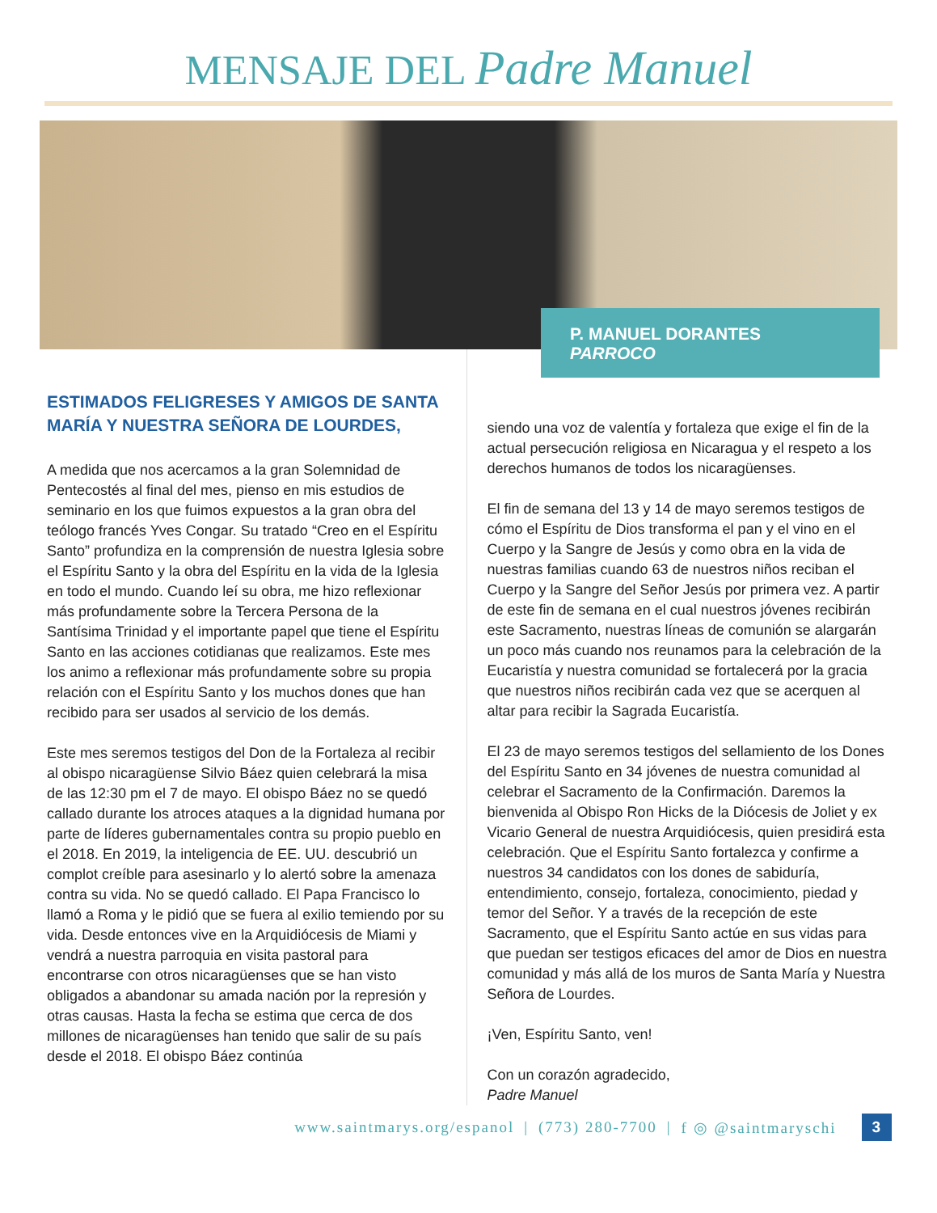MENSAJE DEL Padre Manuel
P. MANUEL DORANTES
PARROCO
ESTIMADOS FELIGRESES Y AMIGOS DE SANTA MARÍA Y NUESTRA SEÑORA DE LOURDES,
A medida que nos acercamos a la gran Solemnidad de Pentecostés al final del mes, pienso en mis estudios de seminario en los que fuimos expuestos a la gran obra del teólogo francés Yves Congar. Su tratado “Creo en el Espíritu Santo” profundiza en la comprensión de nuestra Iglesia sobre el Espíritu Santo y la obra del Espíritu en la vida de la Iglesia en todo el mundo. Cuando leí su obra, me hizo reflexionar más profundamente sobre la Tercera Persona de la Santísima Trinidad y el importante papel que tiene el Espíritu Santo en las acciones cotidianas que realizamos. Este mes los animo a reflexionar más profundamente sobre su propia relación con el Espíritu Santo y los muchos dones que han recibido para ser usados al servicio de los demás.
Este mes seremos testigos del Don de la Fortaleza al recibir al obispo nicaragüense Silvio Báez quien celebrará la misa de las 12:30 pm el 7 de mayo. El obispo Báez no se quedó callado durante los atroces ataques a la dignidad humana por parte de líderes gubernamentales contra su propio pueblo en el 2018. En 2019, la inteligencia de EE. UU. descubrió un complot creíble para asesinarlo y lo alertó sobre la amenaza contra su vida. No se quedó callado. El Papa Francisco lo llamó a Roma y le pidió que se fuera al exilio temiendo por su vida. Desde entonces vive en la Arquidiócesis de Miami y vendrá a nuestra parroquia en visita pastoral para encontrarse con otros nicaragüenses que se han visto obligados a abandonar su amada nación por la represión y otras causas. Hasta la fecha se estima que cerca de dos millones de nicaragüenses han tenido que salir de su país desde el 2018. El obispo Báez continúa
siendo una voz de valentía y fortaleza que exige el fin de la actual persecución religiosa en Nicaragua y el respeto a los derechos humanos de todos los nicaragüenses.
El fin de semana del 13 y 14 de mayo seremos testigos de cómo el Espíritu de Dios transforma el pan y el vino en el Cuerpo y la Sangre de Jesús y como obra en la vida de nuestras familias cuando 63 de nuestros niños reciban el Cuerpo y la Sangre del Señor Jesús por primera vez. A partir de este fin de semana en el cual nuestros jóvenes recibirán este Sacramento, nuestras líneas de comunión se alargarán un poco más cuando nos reunamos para la celebración de la Eucaristía y nuestra comunidad se fortalecerá por la gracia que nuestros niños recibirán cada vez que se acerquen al altar para recibir la Sagrada Eucaristía.
El 23 de mayo seremos testigos del sellamiento de los Dones del Espíritu Santo en 34 jóvenes de nuestra comunidad al celebrar el Sacramento de la Confirmación. Daremos la bienvenida al Obispo Ron Hicks de la Diócesis de Joliet y ex Vicario General de nuestra Arquidiócesis, quien presidirá esta celebración. Que el Espíritu Santo fortalezca y confirme a nuestros 34 candidatos con los dones de sabiduría, entendimiento, consejo, fortaleza, conocimiento, piedad y temor del Señor. Y a través de la recepción de este Sacramento, que el Espíritu Santo actúe en sus vidas para que puedan ser testigos eficaces del amor de Dios en nuestra comunidad y más allá de los muros de Santa María y Nuestra Señora de Lourdes.
¡Ven, Espíritu Santo, ven!
Con un corazón agradecido,
Padre Manuel
www.saintmarys.org/espanol | (773) 280-7700 | f ◎ @saintmaryschi 3